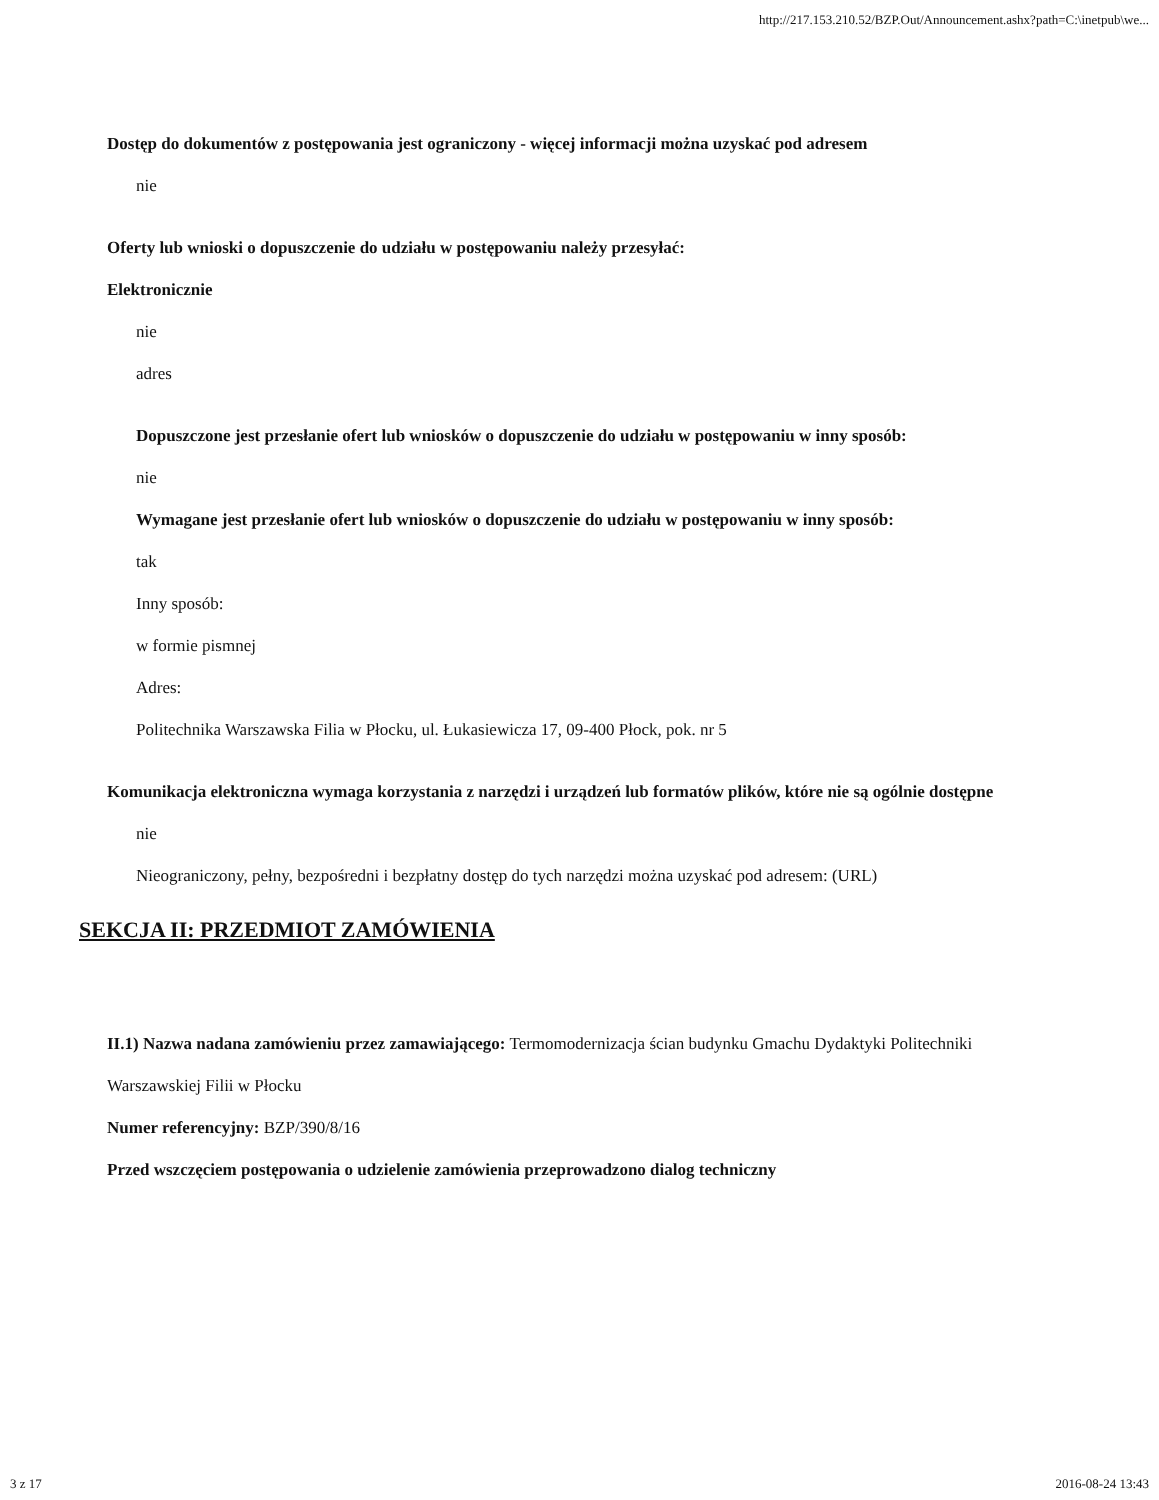http://217.153.210.52/BZP.Out/Announcement.ashx?path=C:\inetpub\we...
Dostęp do dokumentów z postępowania jest ograniczony - więcej informacji można uzyskać pod adresem
nie
Oferty lub wnioski o dopuszczenie do udziału w postępowaniu należy przesyłać:
Elektronicznie
nie
adres
Dopuszczone jest przesłanie ofert lub wniosków o dopuszczenie do udziału w postępowaniu w inny sposób:
nie
Wymagane jest przesłanie ofert lub wniosków o dopuszczenie do udziału w postępowaniu w inny sposób:
tak
Inny sposób:
w formie pismnej
Adres:
Politechnika Warszawska Filia w Płocku, ul. Łukasiewicza 17, 09-400 Płock, pok. nr 5
Komunikacja elektroniczna wymaga korzystania z narzędzi i urządzeń lub formatów plików, które nie są ogólnie dostępne
nie
Nieograniczony, pełny, bezpośredni i bezpłatny dostęp do tych narzędzi można uzyskać pod adresem: (URL)
SEKCJA II: PRZEDMIOT ZAMÓWIENIA
II.1) Nazwa nadana zamówieniu przez zamawiającego: Termomodernizacja ścian budynku Gmachu Dydaktyki Politechniki Warszawskiej Filii w Płocku
Numer referencyjny: BZP/390/8/16
Przed wszczęciem postępowania o udzielenie zamówienia przeprowadzono dialog techniczny
3 z 17 2016-08-24 13:43